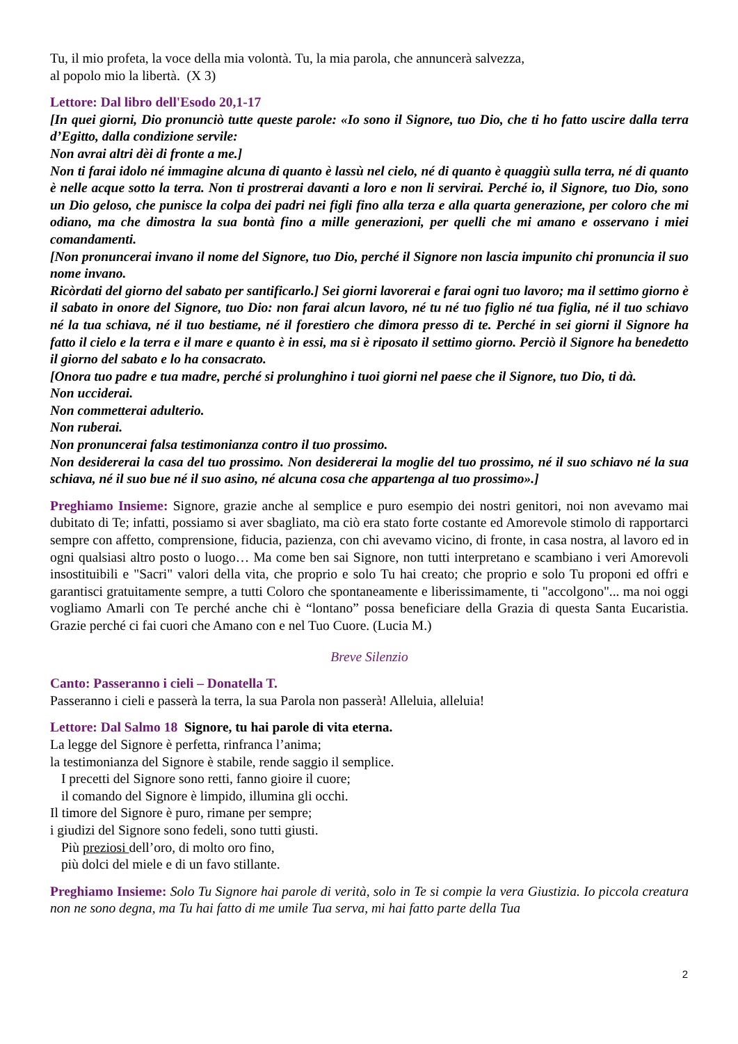Tu, il mio profeta, la voce della mia volontà. Tu, la mia parola, che annuncerà salvezza,
al popolo mio la libertà. (X 3)
Lettore: Dal libro dell'Esodo 20,1-17
[In quei giorni, Dio pronunciò tutte queste parole: «Io sono il Signore, tuo Dio, che ti ho fatto uscire dalla terra d’Egitto, dalla condizione servile:
Non avrai altri dèi di fronte a me.]
Non ti farai idolo né immagine alcuna di quanto è lassù nel cielo, né di quanto è quaggiù sulla terra, né di quanto è nelle acque sotto la terra. Non ti prostrerai davanti a loro e non li servirai. Perché io, il Signore, tuo Dio, sono un Dio geloso, che punisce la colpa dei padri nei figli fino alla terza e alla quarta generazione, per coloro che mi odiano, ma che dimostra la sua bontà fino a mille generazioni, per quelli che mi amano e osservano i miei comandamenti.
[Non pronuncerai invano il nome del Signore, tuo Dio, perché il Signore non lascia impunito chi pronuncia il suo nome invano.
Ricòrdati del giorno del sabato per santificarlo.] Sei giorni lavorerai e farai ogni tuo lavoro; ma il settimo giorno è il sabato in onore del Signore, tuo Dio: non farai alcun lavoro, né tu né tuo figlio né tua figlia, né il tuo schiavo né la tua schiava, né il tuo bestiame, né il forestiero che dimora presso di te. Perché in sei giorni il Signore ha fatto il cielo e la terra e il mare e quanto è in essi, ma si è riposato il settimo giorno. Perciò il Signore ha benedetto il giorno del sabato e lo ha consacrato.
[Onora tuo padre e tua madre, perché si prolunghino i tuoi giorni nel paese che il Signore, tuo Dio, ti dà.
Non ucciderai.
Non commetterai adulterio.
Non ruberai.
Non pronuncerai falsa testimonianza contro il tuo prossimo.
Non desidererai la casa del tuo prossimo. Non desidererai la moglie del tuo prossimo, né il suo schiavo né la sua schiava, né il suo bue né il suo asino, né alcuna cosa che appartenga al tuo prossimo».]
Preghiamo Insieme: Signore, grazie anche al semplice e puro esempio dei nostri genitori, noi non avevamo mai dubitato di Te; infatti, possiamo si aver sbagliato, ma ciò era stato forte costante ed Amorevole stimolo di rapportarci sempre con affetto, comprensione, fiducia, pazienza, con chi avevamo vicino, di fronte, in casa nostra, al lavoro ed in ogni qualsiasi altro posto o luogo… Ma come ben sai Signore, non tutti interpretano e scambiano i veri Amorevoli insostituibili e "Sacri" valori della vita, che proprio e solo Tu hai creato; che proprio e solo Tu proponi ed offri e garantisci gratuitamente sempre, a tutti Coloro che spontaneamente e liberissimamente, ti "accolgono"... ma noi oggi vogliamo Amarli con Te perché anche chi è “lontano” possa beneficiare della Grazia di questa Santa Eucaristia. Grazie perché ci fai cuori che Amano con e nel Tuo Cuore. (Lucia M.)
Breve Silenzio
Canto: Passeranno i cieli – Donatella T.
Passeranno i cieli e passerà la terra, la sua Parola non passerà! Alleluia, alleluia!
Lettore: Dal Salmo 18 Signore, tu hai parole di vita eterna.
La legge del Signore è perfetta, rinfranca l’anima;
la testimonianza del Signore è stabile, rende saggio il semplice.
I precetti del Signore sono retti, fanno gioire il cuore;
il comando del Signore è limpido, illumina gli occhi.
Il timore del Signore è puro, rimane per sempre;
i giudizi del Signore sono fedeli, sono tutti giusti.
Più preziosi dell’oro, di molto oro fino,
più dolci del miele e di un favo stillante.
Preghiamo Insieme: Solo Tu Signore hai parole di verità, solo in Te si compie la vera Giustizia. Io piccola creatura non ne sono degna, ma Tu hai fatto di me umile Tua serva, mi hai fatto parte della Tua
2